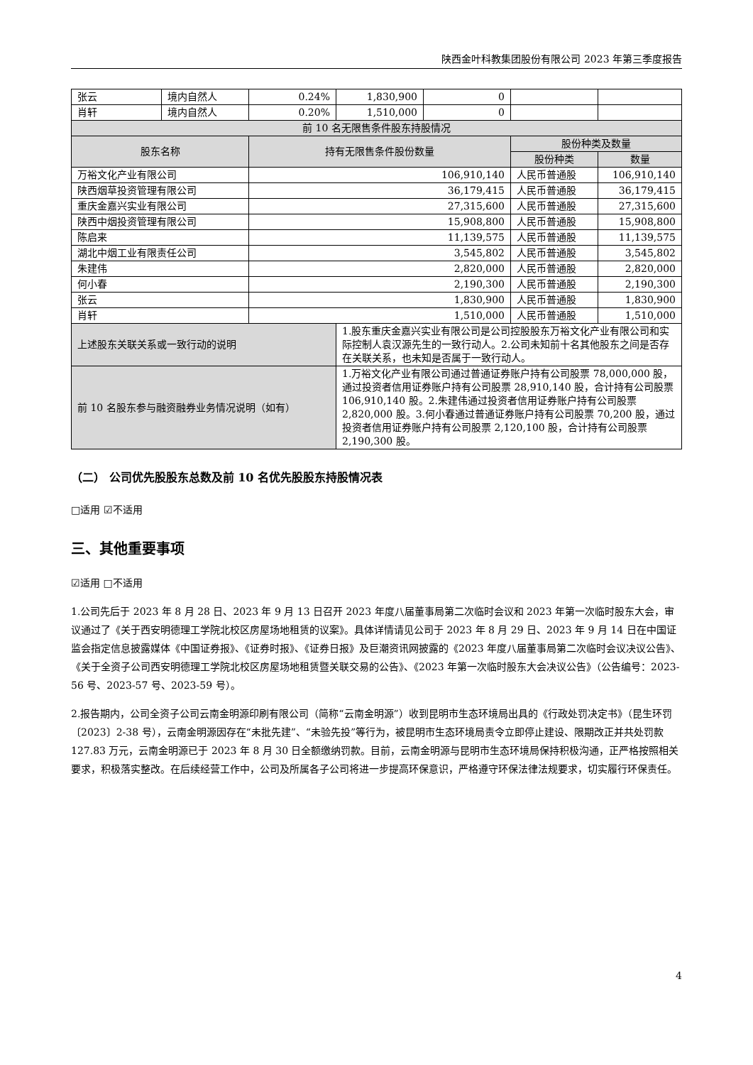陕西金叶科教集团股份有限公司 2023 年第三季度报告
| 张云 | 境内自然人 | 0.24% | 1,830,900 | 0 | | |
| 肖轩 | 境内自然人 | 0.20% | 1,510,000 | 0 | | |
| 前 10 名无限售条件股东持股情况 | | | | | | |
| 股东名称 | | 持有无限售条件股份数量 | | | 股份种类及数量 | |
| | | | | | 股份种类 | 数量 |
| 万裕文化产业有限公司 | | 106,910,140 | | | 人民币普通股 | 106,910,140 |
| 陕西烟草投资管理有限公司 | | 36,179,415 | | | 人民币普通股 | 36,179,415 |
| 重庆金嘉兴实业有限公司 | | 27,315,600 | | | 人民币普通股 | 27,315,600 |
| 陕西中烟投资管理有限公司 | | 15,908,800 | | | 人民币普通股 | 15,908,800 |
| 陈启来 | | 11,139,575 | | | 人民币普通股 | 11,139,575 |
| 湖北中烟工业有限责任公司 | | 3,545,802 | | | 人民币普通股 | 3,545,802 |
| 朱建伟 | | 2,820,000 | | | 人民币普通股 | 2,820,000 |
| 何小春 | | 2,190,300 | | | 人民币普通股 | 2,190,300 |
| 张云 | | 1,830,900 | | | 人民币普通股 | 1,830,900 |
| 肖轩 | | 1,510,000 | | | 人民币普通股 | 1,510,000 |
| 上述股东关联关系或一致行动的说明 | | | 1.股东重庆金嘉兴实业有限公司是公司控股股东万裕文化产业有限公司和实际控制人袁汉源先生的一致行动人。2.公司未知前十名其他股东之间是否存在关联关系，也未知是否属于一致行动人。 | | | |
| 前 10 名股东参与融资融券业务情况说明（如有） | | | 1.万裕文化产业有限公司通过普通证券账户持有公司股票 78,000,000 股，通过投资者信用证券账户持有公司股票 28,910,140 股，合计持有公司股票 106,910,140 股。2.朱建伟通过投资者信用证券账户持有公司股票 2,820,000 股。3.何小春通过普通证券账户持有公司股票 70,200 股，通过投资者信用证券账户持有公司股票 2,120,100 股，合计持有公司股票 2,190,300 股。 | | | |
（二） 公司优先股股东总数及前 10 名优先股股东持股情况表
□适用 ☑不适用
三、其他重要事项
☑适用 □不适用
1.公司先后于 2023 年 8 月 28 日、2023 年 9 月 13 日召开 2023 年度八届董事局第二次临时会议和 2023 年第一次临时股东大会，审议通过了《关于西安明德理工学院北校区房屋场地租赁的议案》。具体详情请见公司于 2023 年 8 月 29 日、2023 年 9 月 14 日在中国证监会指定信息披露媒体《中国证券报》、《证券时报》、《证券日报》及巨潮资讯网披露的《2023 年度八届董事局第二次临时会议决议公告》、《关于全资子公司西安明德理工学院北校区房屋场地租赁暨关联交易的公告》、《2023 年第一次临时股东大会决议公告》（公告编号：2023-56 号、2023-57 号、2023-59 号）。
2.报告期内，公司全资子公司云南金明源印刷有限公司（简称“云南金明源”）收到昆明市生态环境局出具的《行政处罚决定书》（昆生环罚〔2023〕2-38 号），云南金明源因存在“未批先建”、“未验先投”等行为，被昆明市生态环境局责令立即停止建设、限期改正并共处罚款 127.83 万元，云南金明源已于 2023 年 8 月 30 日全额缴纳罚款。目前，云南金明源与昆明市生态环境局保持积极沟通，正严格按照相关要求，积极落实整改。在后续经营工作中，公司及所属各子公司将进一步提高环保意识，严格遵守环保法律法规要求，切实履行环保责任。
4